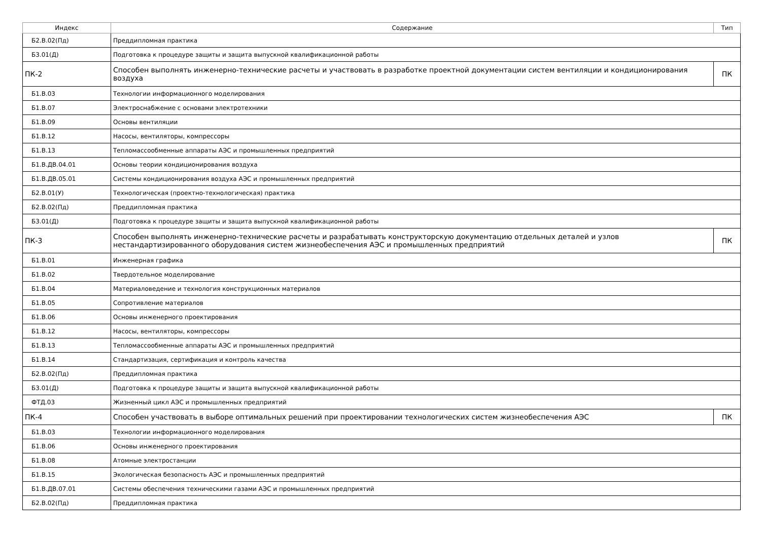| Индекс | Содержание | Тип |
| --- | --- | --- |
| Б2.В.02(Пд) | Преддипломная практика | |
| Б3.01(Д) | Подготовка к процедуре защиты и защита выпускной квалификационной работы | |
| ПК-2 | Способен выполнять инженерно-технические расчеты и участвовать в разработке проектной документации систем вентиляции и кондиционирования воздуха | ПК |
| Б1.В.03 | Технологии информационного моделирования | |
| Б1.В.07 | Электроснабжение с основами электротехники | |
| Б1.В.09 | Основы вентиляции | |
| Б1.В.12 | Насосы, вентиляторы, компрессоры | |
| Б1.В.13 | Тепломассообменные аппараты АЭС и промышленных предприятий | |
| Б1.В.ДВ.04.01 | Основы теории кондиционирования воздуха | |
| Б1.В.ДВ.05.01 | Системы кондиционирования воздуха АЭС и промышленных предприятий | |
| Б2.В.01(У) | Технологическая (проектно-технологическая) практика | |
| Б2.В.02(Пд) | Преддипломная практика | |
| Б3.01(Д) | Подготовка к процедуре защиты и защита выпускной квалификационной работы | |
| ПК-3 | Способен выполнять инженерно-технические расчеты и разрабатывать конструкторскую документацию отдельных деталей и узлов нестандартизированного оборудования систем жизнеобеспечения АЭС и промышленных предприятий | ПК |
| Б1.В.01 | Инженерная графика | |
| Б1.В.02 | Твердотельное моделирование | |
| Б1.В.04 | Материаловедение и технология конструкционных материалов | |
| Б1.В.05 | Сопротивление материалов | |
| Б1.В.06 | Основы инженерного проектирования | |
| Б1.В.12 | Насосы, вентиляторы, компрессоры | |
| Б1.В.13 | Тепломассообменные аппараты АЭС и промышленных предприятий | |
| Б1.В.14 | Стандартизация, сертификация и контроль качества | |
| Б2.В.02(Пд) | Преддипломная практика | |
| Б3.01(Д) | Подготовка к процедуре защиты и защита выпускной квалификационной работы | |
| ФТД.03 | Жизненный цикл АЭС и промышленных предприятий | |
| ПК-4 | Способен участвовать в выборе оптимальных решений при проектировании технологических систем жизнеобеспечения АЭС | ПК |
| Б1.В.03 | Технологии информационного моделирования | |
| Б1.В.06 | Основы инженерного проектирования | |
| Б1.В.08 | Атомные электростанции | |
| Б1.В.15 | Экологическая безопасность АЭС и промышленных предприятий | |
| Б1.В.ДВ.07.01 | Системы обеспечения техническими газами АЭС и промышленных предприятий | |
| Б2.В.02(Пд) | Преддипломная практика | |